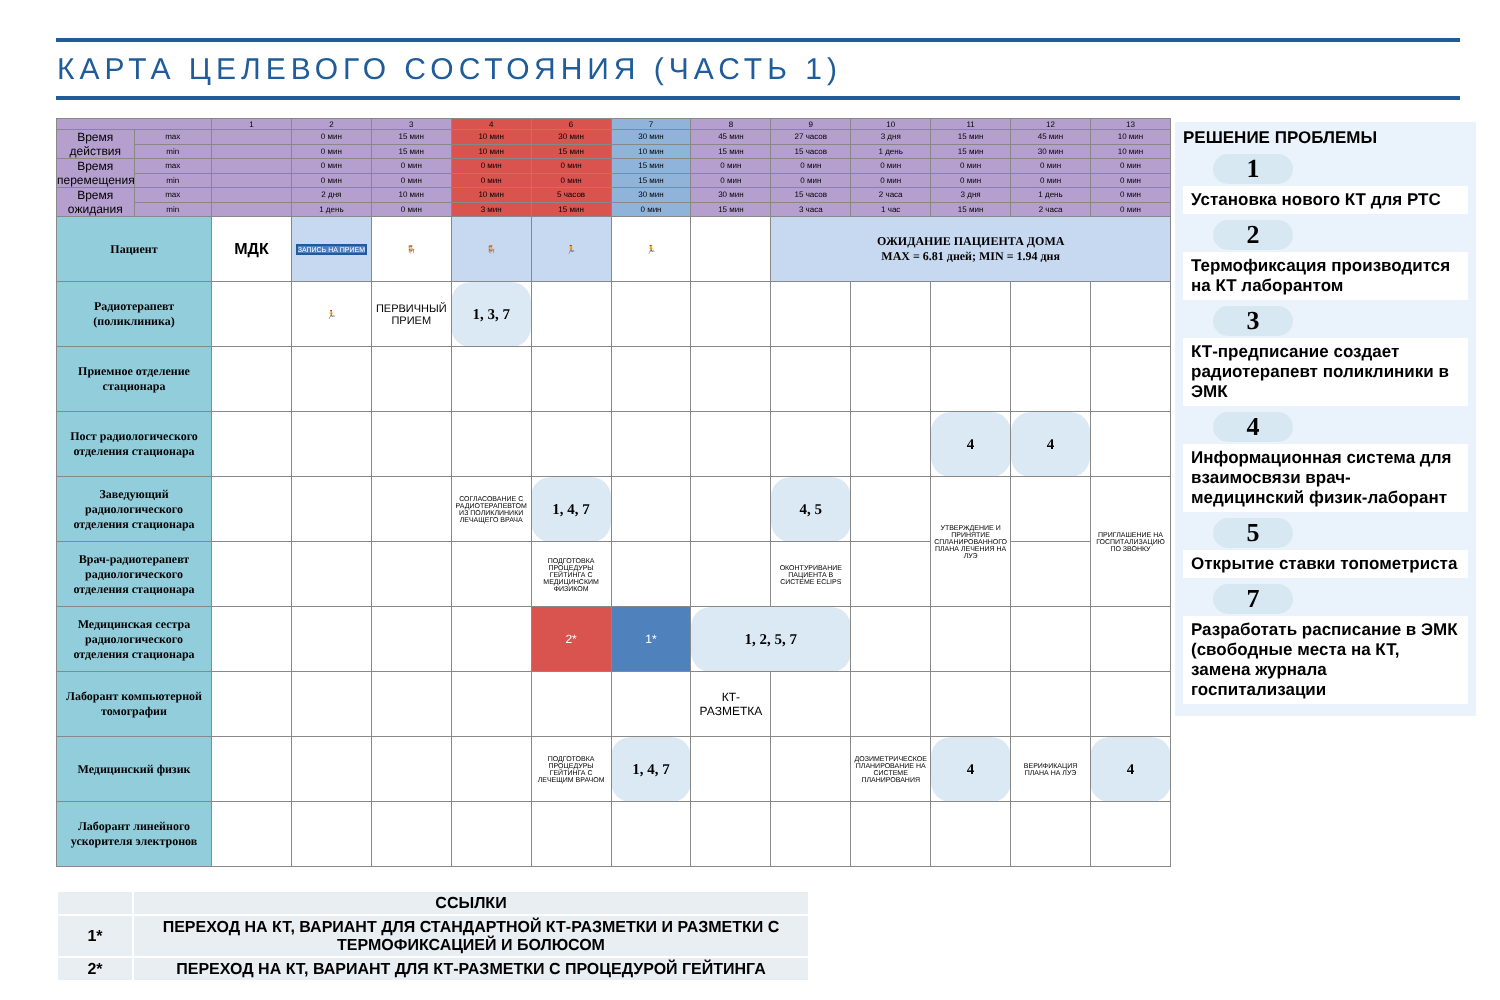КАРТА ЦЕЛЕВОГО СОСТОЯНИЯ (ЧАСТЬ 1)
| | | 1 | 2 | 3 | 4 | 6 | 7 | 8 | 9 | 10 | 11 | 12 | 13 |
| Время действия | max | | 0 мин | 15 мин | 10 мин | 30 мин | 30 мин | 45 мин | 27 часов | 3 дня | 15 мин | 45 мин | 10 мин |
| | min | | 0 мин | 15 мин | 10 мин | 15 мин | 10 мин | 15 мин | 15 часов | 1 день | 15 мин | 30 мин | 10 мин |
| Время перемещения | max | | 0 мин | 0 мин | 0 мин | 0 мин | 15 мин | 0 мин | 0 мин | 0 мин | 0 мин | 0 мин | 0 мин |
| | min | | 0 мин | 0 мин | 0 мин | 0 мин | 15 мин | 0 мин | 0 мин | 0 мин | 0 мин | 0 мин | 0 мин |
| Время ожидания | max | | 2 дня | 10 мин | 10 мин | 5 часов | 30 мин | 30 мин | 15 часов | 2 часа | 3 дня | 1 день | 0 мин |
| | min | | 1 день | 0 мин | 3 мин | 15 мин | 0 мин | 15 мин | 3 часа | 1 час | 15 мин | 2 часа | 0 мин |
| Пациент | | МДК | ЗАПИСЬ НА ПРИЕМ | 🪑 | 🪑 | 🏃 | 🏃 | | ОЖИДАНИЕ ПАЦИЕНТА ДОМА MAX = 6.81 дней; MIN = 1.94 дня | | | | |
| Радиотерапевт (поликлиника) | | | 🏃 | ПЕРВИЧНЫЙ ПРИЕМ | 1, 3, 7 | | | | | | | | |
| Приемное отделение стационара | | | | | | | | | | | | | |
| Пост радиологического отделения стационара | | | | | | | | | | | 4 | 4 | |
| Заведующий радиологического отделения стационара | | | | | СОГЛАСОВАНИЕ С РАДИОТЕРАПЕВТОМ ИЗ ПОЛИКЛИНИКИ ЛЕЧАЩЕГО ВРАЧА | 1, 4, 7 | | | 4, 5 | | УТВЕРЖДЕНИЕ И ПРИНЯТИЕ СПЛАНИРОВАННОГО ПЛАНА ЛЕЧЕНИЯ НА ЛУЭ | | ПРИГЛАШЕНИЕ НА ГОСПИТАЛИЗАЦИЮ ПО ЗВОНКУ |
| Врач-радиотерапевт радиологического отделения стационара | | | | | | ПОДГОТОВКА ПРОЦЕДУРЫ ГЕЙТИНГА С МЕДИЦИНСКИМ ФИЗИКОМ | | | ОКОНТУРИВАНИЕ ПАЦИЕНТА В СИСТЕМЕ ECLIPS | | | | |
| Медицинская сестра радиологического отделения стационара | | | | | | 2* | 1* | 1, 2, 5, 7 | | | | | |
| Лаборант компьютерной томографии | | | | | | | | КТ-РАЗМЕТКА | | | | | |
| Медицинский физик | | | | | | ПОДГОТОВКА ПРОЦЕДУРЫ ГЕЙТИНГА С ЛЕЧЕЩИМ ВРАЧОМ | 1, 4, 7 | | | ДОЗИМЕТРИЧЕСКОЕ ПЛАНИРОВАНИЕ НА СИСТЕМЕ ПЛАНИРОВАНИЯ | 4 | ВЕРИФИКАЦИЯ ПЛАНА НА ЛУЭ | 4 |
| Лаборант линейного ускорителя электронов | | | | | | | | | | | | | |
РЕШЕНИЕ ПРОБЛЕМЫ
1
Установка нового КТ для РТС
2
Термофиксация производится на КТ лаборантом
3
КТ-предписание создает радиотерапевт поликлиники в ЭМК
4
Информационная система для взаимосвязи врач-медицинский физик-лаборант
5
Открытие ставки топометриста
7
Разработать расписание в ЭМК (свободные места на КТ, замена журнала госпитализации
| | ССЫЛКИ |
| --- | --- |
| 1* | ПЕРЕХОД НА КТ, ВАРИАНТ ДЛЯ СТАНДАРТНОЙ КТ-РАЗМЕТКИ И РАЗМЕТКИ С ТЕРМОФИКСАЦИЕЙ И БОЛЮСОМ |
| 2* | ПЕРЕХОД НА КТ, ВАРИАНТ ДЛЯ КТ-РАЗМЕТКИ С ПРОЦЕДУРОЙ ГЕЙТИНГА |